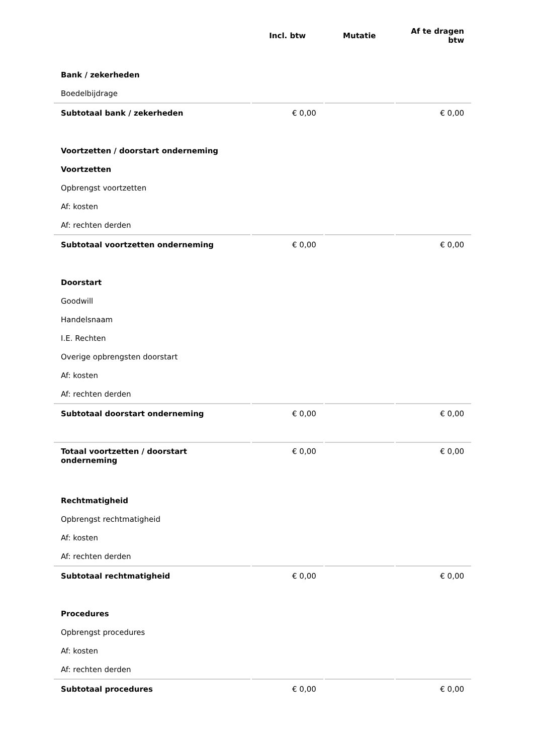| | Incl. btw | Mutatie | Af te dragen btw |
| --- | --- | --- | --- |
| Bank / zekerheden | | | |
| Boedelbijdrage | | | |
| Subtotaal bank / zekerheden | € 0,00 | | € 0,00 |
| Voortzetten / doorstart onderneming | | | |
| Voortzetten | | | |
| Opbrengst voortzetten | | | |
| Af: kosten | | | |
| Af: rechten derden | | | |
| Subtotaal voortzetten onderneming | € 0,00 | | € 0,00 |
| Doorstart | | | |
| Goodwill | | | |
| Handelsnaam | | | |
| I.E. Rechten | | | |
| Overige opbrengsten doorstart | | | |
| Af: kosten | | | |
| Af: rechten derden | | | |
| Subtotaal doorstart onderneming | € 0,00 | | € 0,00 |
| Totaal voortzetten / doorstart onderneming | € 0,00 | | € 0,00 |
| Rechtmatigheid | | | |
| Opbrengst rechtmatigheid | | | |
| Af: kosten | | | |
| Af: rechten derden | | | |
| Subtotaal rechtmatigheid | € 0,00 | | € 0,00 |
| Procedures | | | |
| Opbrengst procedures | | | |
| Af: kosten | | | |
| Af: rechten derden | | | |
| Subtotaal procedures | € 0,00 | | € 0,00 |